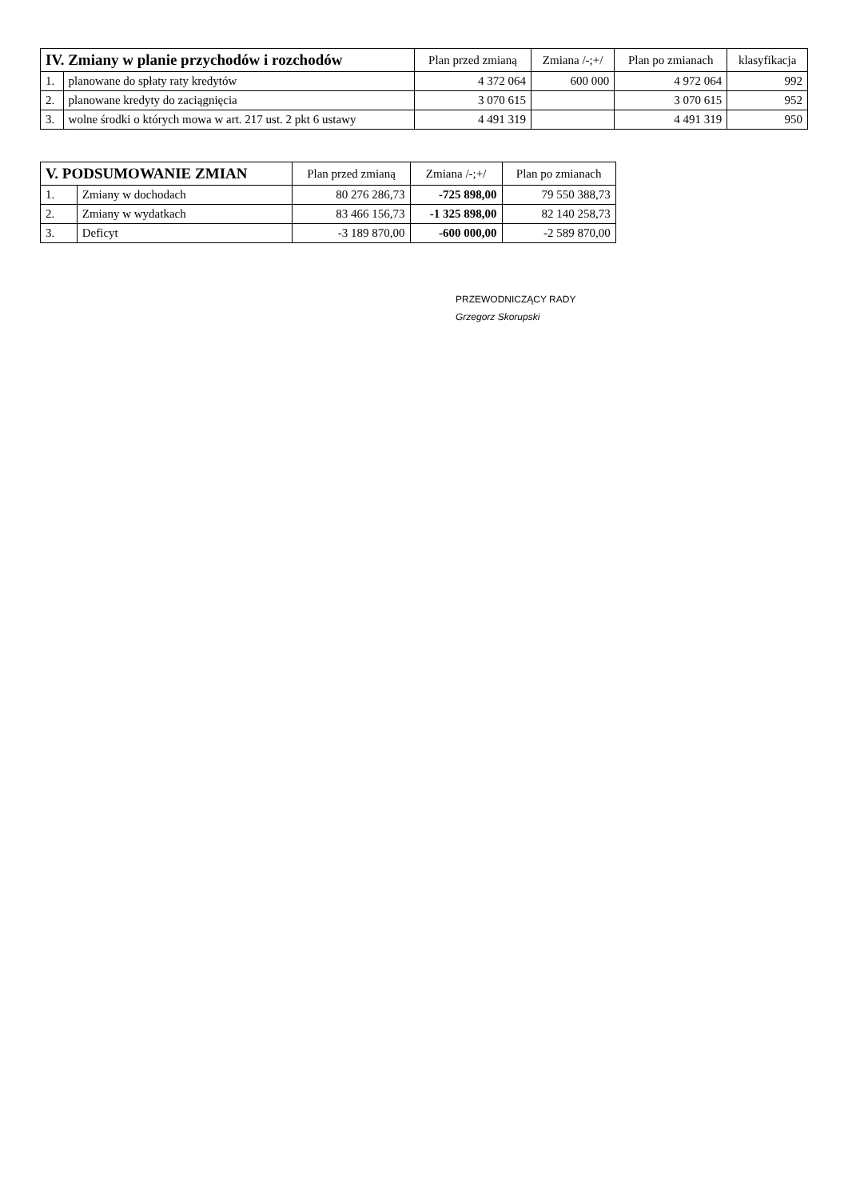| IV. Zmiany w planie przychodów i rozchodów | | Plan przed zmianą | Zmiana /-;+/ | Plan po zmianach | klasyfikacja |
| --- | --- | --- | --- | --- | --- |
| 1. | planowane do spłaty raty kredytów | 4 372 064 | 600 000 | 4 972 064 | 992 |
| 2. | planowane kredyty do zaciągnięcia | 3 070 615 | | 3 070 615 | 952 |
| 3. | wolne środki o których mowa w art. 217 ust. 2 pkt 6 ustawy | 4 491 319 | | 4 491 319 | 950 |
| V. PODSUMOWANIE ZMIAN | | Plan przed zmianą | Zmiana /-;+/ | Plan po zmianach |
| --- | --- | --- | --- | --- |
| 1. | Zmiany w dochodach | 80 276 286,73 | -725 898,00 | 79 550 388,73 |
| 2. | Zmiany w wydatkach | 83 466 156,73 | -1 325 898,00 | 82 140 258,73 |
| 3. | Deficyt | -3 189 870,00 | -600 000,00 | -2 589 870,00 |
PRZEWODNICZĄCY RADY
Grzegorz Skorupski